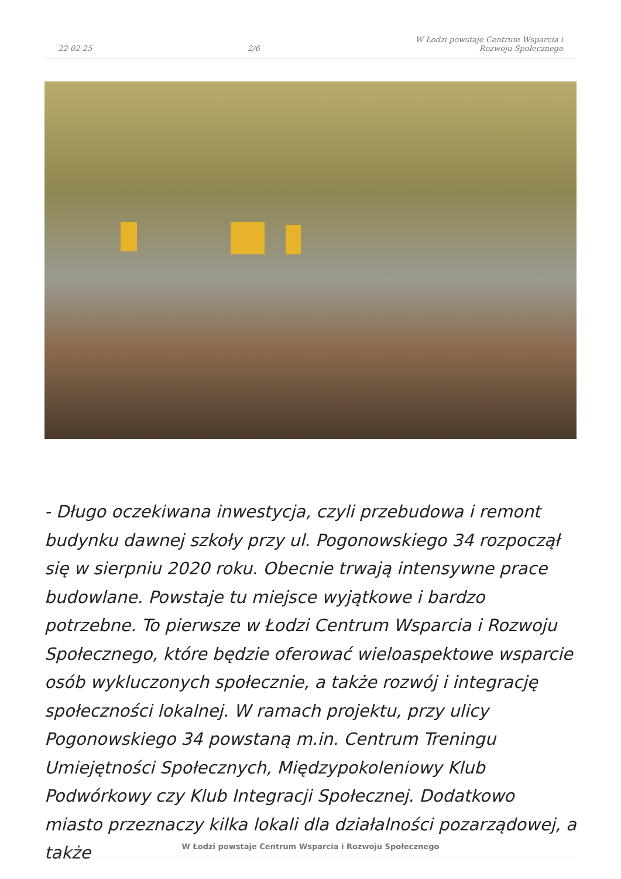22-02-25 2/6 W Łodzi powstaje Centrum Wsparcia i
Rozwoju Społecznego
- Długo oczekiwana inwestycja, czyli przebudowa i remont budynku dawnej szkoły przy ul. Pogonowskiego 34 rozpoczął się w sierpniu 2020 roku. Obecnie trwają intensywne prace budowlane. Powstaje tu miejsce wyjątkowe i bardzo potrzebne. To pierwsze w Łodzi Centrum Wsparcia i Rozwoju Społecznego, które będzie oferować wieloaspektowe wsparcie osób wykluczonych społecznie, a także rozwój i integrację społeczności lokalnej. W ramach projektu, przy ulicy Pogonowskiego 34 powstaną m.in. Centrum Treningu Umiejętności Społecznych, Międzypokoleniowy Klub Podwórkowy czy Klub Integracji Społecznej. Dodatkowo miasto przeznaczy kilka lokali dla działalności pozarządowej, a także
W Łodzi powstaje Centrum Wsparcia i Rozwoju Społecznego